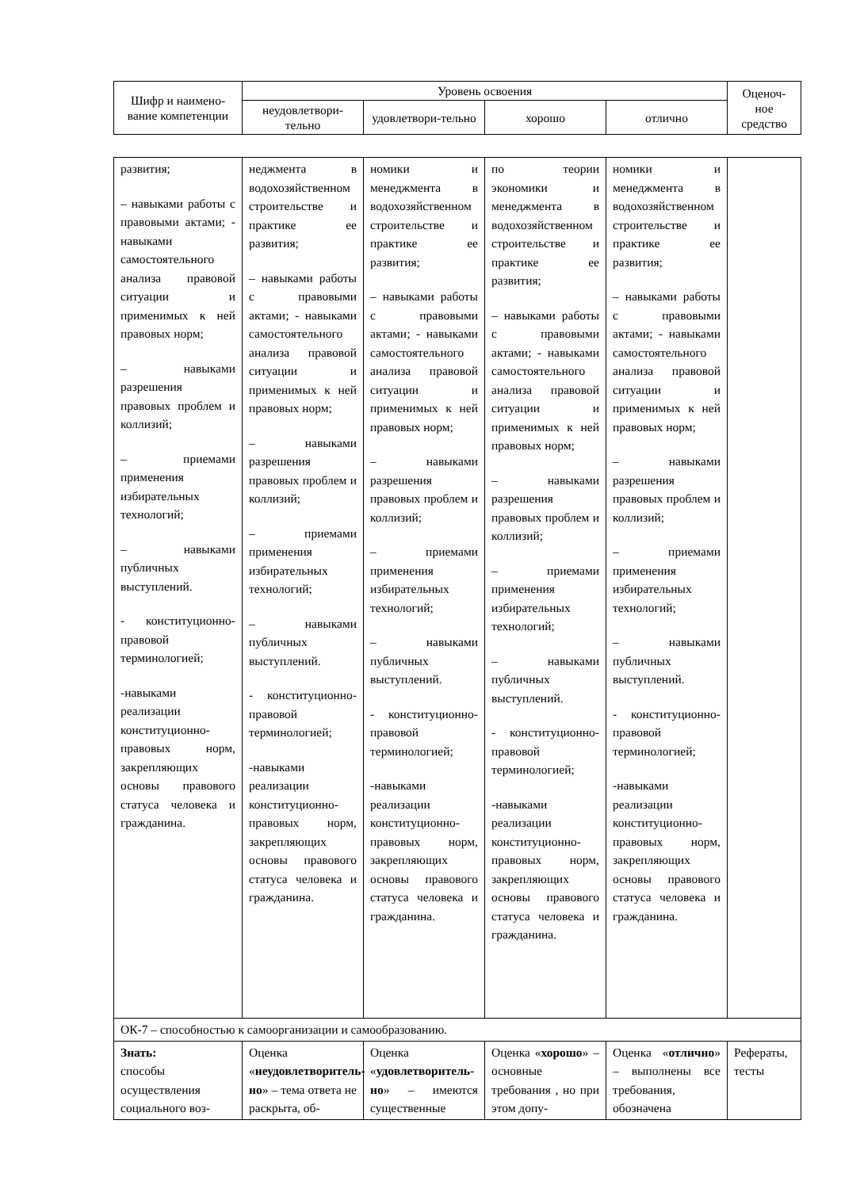| Шифр и наимено-вание компетенции | Уровень освоения | | | | Оценоч-ное средство |
| --- | --- | --- | --- | --- | --- |
| | неудовлетвори-тельно | удовлетвори-тельно | хорошо | отлично | |
| развития; – навыками работы с правовыми актами; - навыками самостоятельного анализа правовой ситуации и применимых к ней правовых норм; – навыками разрешения правовых проблем и коллизий; – приемами применения избирательных технологий; – навыками публичных выступлений. - конституционно-правовой терминологией; -навыками реализации конституционно-правовых норм, закрепляющих основы правового статуса человека и гражданина. | неджмента в водохозяйственном строительстве и практике ее развития; – навыками работы с правовыми актами; - навыками самостоятельного анализа правовой ситуации и применимых к ней правовых норм; – навыками разрешения правовых проблем и коллизий; – приемами применения избирательных технологий; – навыками публичных выступлений. - конституционно-правовой терминологией; -навыками реализации конституционно-правовых норм, закрепляющих основы правового статуса человека и гражданина. | номики и менеджмента в водохозяйственном строительстве и практике ее развития; – навыками работы с правовыми актами; - навыками самостоятельного анализа правовой ситуации и применимых к ней правовых норм; – навыками разрешения правовых проблем и коллизий; – приемами применения избирательных технологий; – навыками публичных выступлений. - конституционно-правовой терминологией; -навыками реализации конституционно-правовых норм, закрепляющих основы правового статуса человека и гражданина. | по теории экономики и менеджмента в водохозяйственном строительстве и практике ее развития; – навыками работы с правовыми актами; - навыками самостоятельного анализа правовой ситуации и применимых к ней правовых норм; – навыками разрешения правовых проблем и коллизий; – приемами применения избирательных технологий; – навыками публичных выступлений. - конституционно-правовой терминологией; -навыками реализации конституционно-правовых норм, закрепляющих основы правового статуса человека и гражданина. | номики и менеджмента в водохозяйственном строительстве и практике ее развития; – навыками работы с правовыми актами; - навыками самостоятельного анализа правовой ситуации и применимых к ней правовых норм; – навыками разрешения правовых проблем и коллизий; – приемами применения избирательных технологий; – навыками публичных выступлений. - конституционно-правовой терминологией; -навыками реализации конституционно-правовых норм, закрепляющих основы правового статуса человека и гражданина. | |
| ОК-7 – способностью к самоорганизации и самообразованию. | | | | | |
| Знать: способы осуществления социального воз- | Оценка « неудовлетворитель-но » – тема ответа не раскрыта, об- | Оценка « удовлетворитель-но » – имеются существенные | Оценка « хорошо » – основные требования , но при этом допу- | Оценка « отлично » – выполнены все требования, обозначена | Рефераты, тесты |